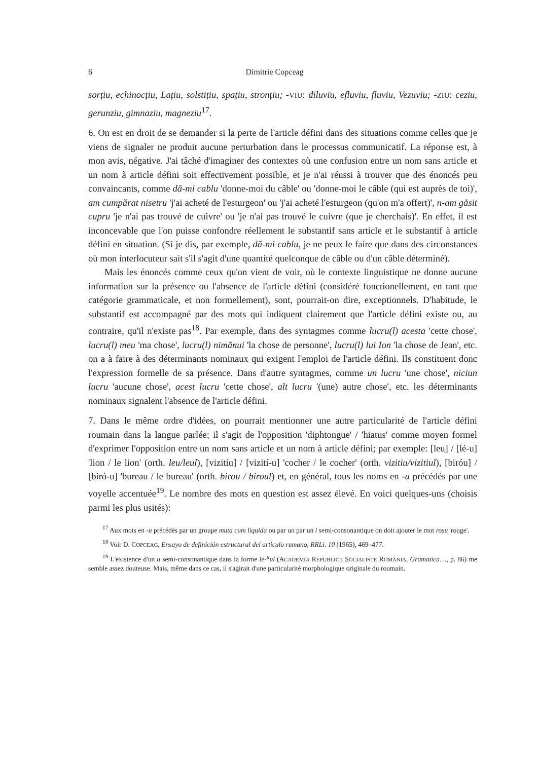6 Dimitrie Copceag
sorțiu, echinocțiu, Lațiu, solstițiu, spațiu, stronțiu; -VIU: diluviu, efluviu, fluviu, Vezuviu; -ZIU: ceziu, gerunziu, gimnaziu, magneziu<sup>17</sup>.
6. On est en droit de se demander si la perte de l'article défini dans des situations comme celles que je viens de signaler ne produit aucune perturbation dans le processus communicatif. La réponse est, à mon avis, négative. J'ai tâché d'imaginer des contextes où une confusion entre un nom sans article et un nom à article défini soit effectivement possible, et je n'ai réussi à trouver que des énoncés peu convaincants, comme dă-mi cablu 'donne-moi du câble' ou 'donne-moi le câble (qui est auprès de toi)', am cumpărat nisetru 'j'ai acheté de l'esturgeon' ou 'j'ai acheté l'esturgeon (qu'on m'a offert)', n-am găsit cupru 'je n'ai pas trouvé de cuivre' ou 'je n'ai pas trouvé le cuivre (que je cherchais)'. En effet, il est inconcevable que l'on puisse confondre réellement le substantif sans article et le substantif à article défini en situation. (Si je dis, par exemple, dă-mi cablu, je ne peux le faire que dans des circonstances où mon interlocuteur sait s'il s'agit d'une quantité quelconque de câble ou d'un câble déterminé).
Mais les énoncés comme ceux qu'on vient de voir, où le contexte linguistique ne donne aucune information sur la présence ou l'absence de l'article défini (considéré fonctionellement, en tant que catégorie grammaticale, et non formellement), sont, pourrait-on dire, exceptionnels. D'habitude, le substantif est accompagné par des mots qui indiquent clairement que l'article défini existe ou, au contraire, qu'il n'existe pas<sup>18</sup>. Par exemple, dans des syntagmes comme lucru(l) acesta 'cette chose', lucru(l) meu 'ma chose', lucru(l) nimănui 'la chose de personne', lucru(l) lui Ion 'la chose de Jean', etc. on a à faire à des déterminants nominaux qui exigent l'emploi de l'article défini. Ils constituent donc l'expression formelle de sa présence. Dans d'autre syntagmes, comme un lucru 'une chose', niciun lucru 'aucune chose', acest lucru 'cette chose', alt lucru '(une) autre chose', etc. les déterminants nominaux signalent l'absence de l'article défini.
7. Dans le même ordre d'idées, on pourrait mentionner une autre particularité de l'article défini roumain dans la langue parlée; il s'agit de l'opposition 'diphtongue' / 'hiatus' comme moyen formel d'exprimer l'opposition entre un nom sans article et un nom à article défini; par exemple: [leu] / [lé-u] 'lion / le lion' (orth. leu/leul), [vizitíu] / [vizití-u] 'cocher / le cocher' (orth. vizitiu/vizitiul), [biróu] / [biró-u] 'bureau / le bureau' (orth. birou / biroul) et, en général, tous les noms en -u précédés par une voyelle accentuée<sup>19</sup>. Le nombre des mots en question est assez élevé. En voici quelques-uns (choisis parmi les plus usités):
<sup>17</sup> Aux mots en -u précédés par un groupe muta cum liquida ou par un par un i semi-consonantique on doit ajouter le mot roșu 'rouge'.
<sup>18</sup> Voir D. COPCEAG, Ensayo de definición estructural del articulo rumano, RRLi. 10 (1965), 469–477.
<sup>19</sup> L'existence d'un u semi-consonantique dans la forme le-<sup>u</sup>ul (ACADEMIA REPUBLICII SOCIALISTE ROMÂNIA, Gramatica…, p. 86) me semble assez douteuse. Mais, même dans ce cas, il s'agirait d'une particularité morphologique originale du roumain.